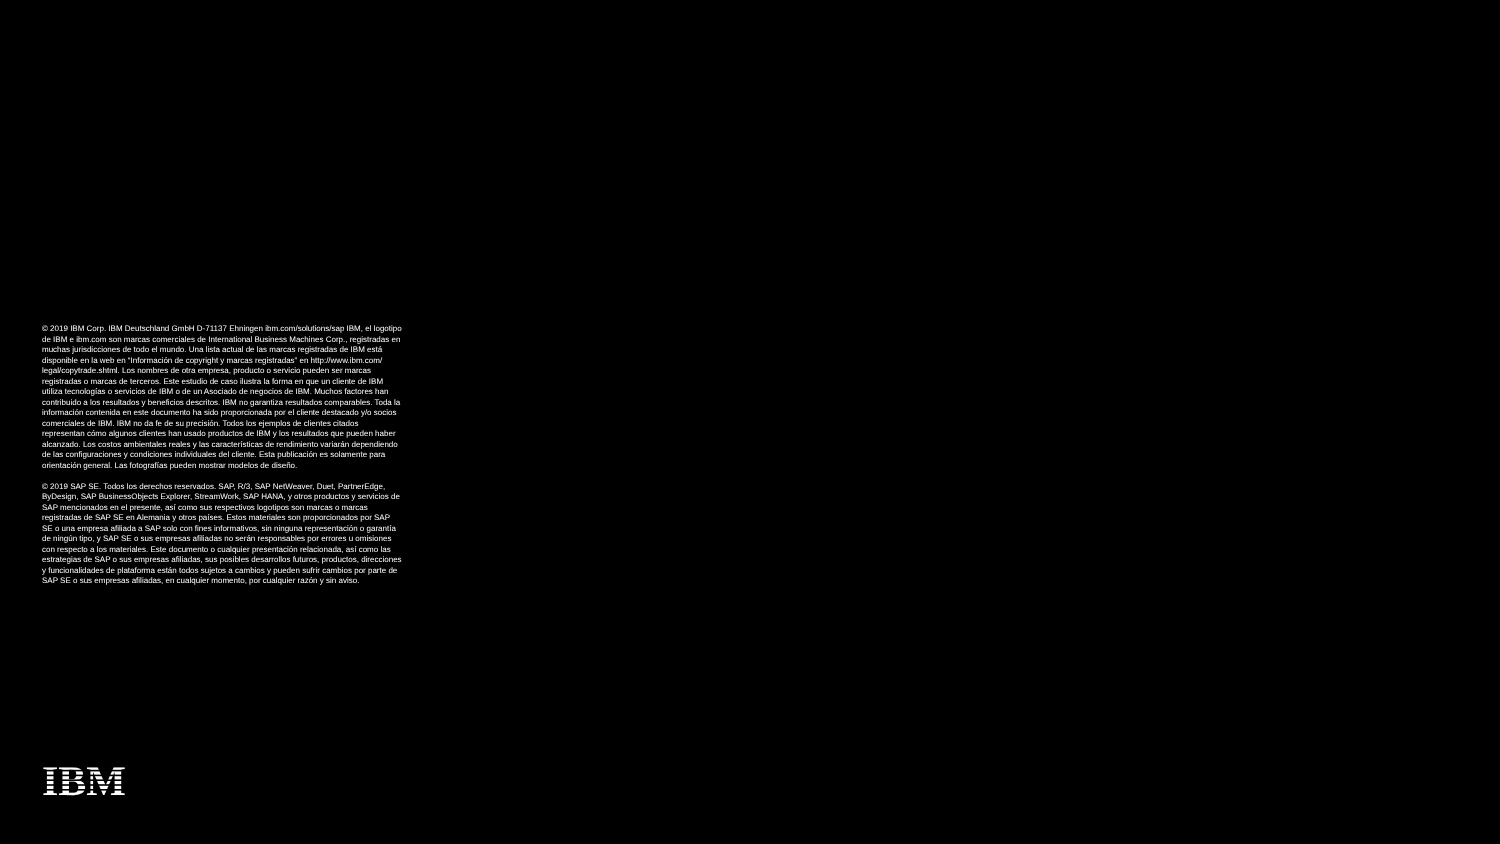© 2019 IBM Corp. IBM Deutschland GmbH D-71137 Ehningen ibm.com/solutions/sap IBM, el logotipo de IBM e ibm.com son marcas comerciales de International Business Machines Corp., registradas en muchas jurisdicciones de todo el mundo. Una lista actual de las marcas registradas de IBM está disponible en la web en “Información de copyright y marcas registradas” en http://www.ibm.com/ legal/copytrade.shtml. Los nombres de otra empresa, producto o servicio pueden ser marcas registradas o marcas de terceros. Este estudio de caso ilustra la forma en que un cliente de IBM utiliza tecnologías o servicios de IBM o de un Asociado de negocios de IBM. Muchos factores han contribuido a los resultados y beneficios descritos. IBM no garantiza resultados comparables. Toda la información contenida en este documento ha sido proporcionada por el cliente destacado y/o socios comerciales de IBM. IBM no da fe de su precisión. Todos los ejemplos de clientes citados representan cómo algunos clientes han usado productos de IBM y los resultados que pueden haber alcanzado. Los costos ambientales reales y las características de rendimiento variarán dependiendo de las configuraciones y condiciones individuales del cliente. Esta publicación es solamente para orientación general. Las fotografías pueden mostrar modelos de diseño.
© 2019 SAP SE. Todos los derechos reservados. SAP, R/3, SAP NetWeaver, Duet, PartnerEdge, ByDesign, SAP BusinessObjects Explorer, StreamWork, SAP HANA, y otros productos y servicios de SAP mencionados en el presente, así como sus respectivos logotipos son marcas o marcas registradas de SAP SE en Alemania y otros países. Estos materiales son proporcionados por SAP SE o una empresa afiliada a SAP solo con fines informativos, sin ninguna representación o garantía de ningún tipo, y SAP SE o sus empresas afiliadas no serán responsables por errores u omisiones con respecto a los materiales. Este documento o cualquier presentación relacionada, así como las estrategias de SAP o sus empresas afiliadas, sus posibles desarrollos futuros, productos, direcciones y funcionalidades de plataforma están todos sujetos a cambios y pueden sufrir cambios por parte de SAP SE o sus empresas afiliadas, en cualquier momento, por cualquier razón y sin aviso.
IBM